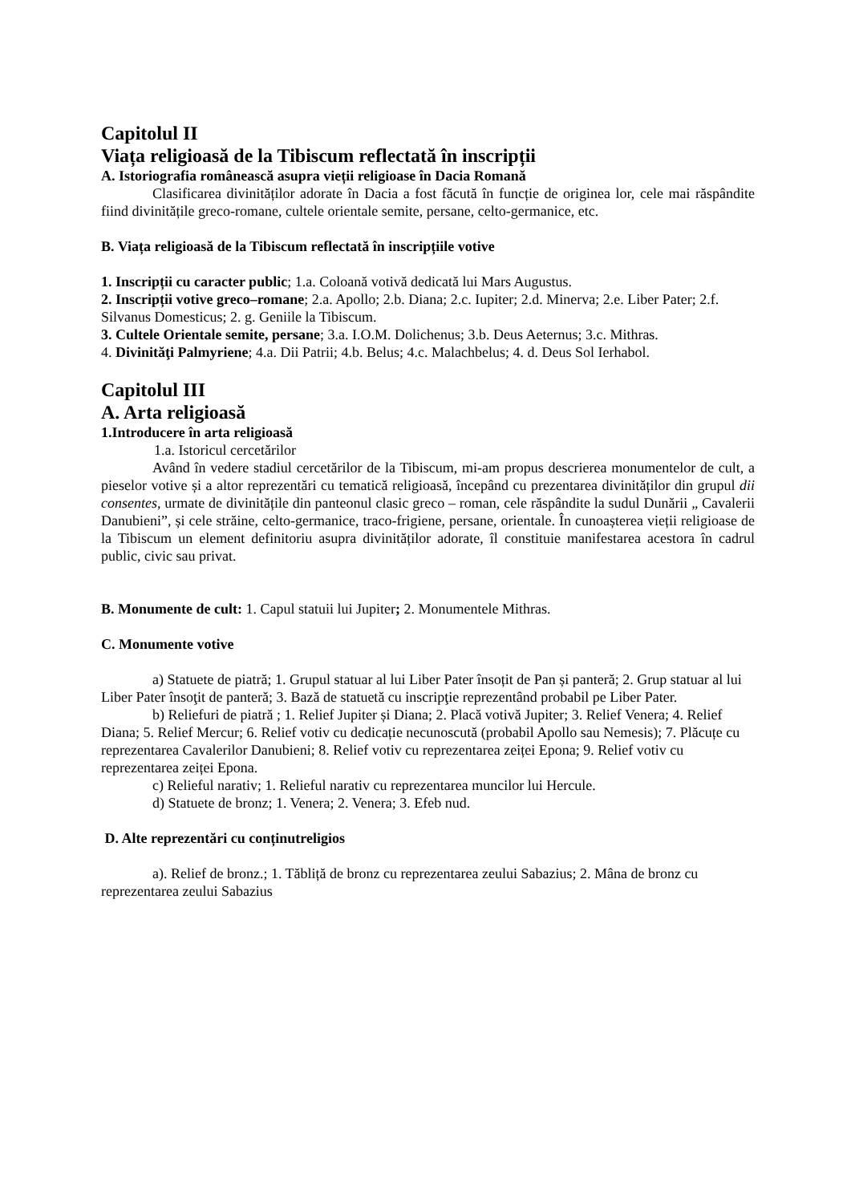Capitolul II
Viața religioasă de la Tibiscum reflectată în inscripții
A. Istoriografia românească asupra vieții religioase în Dacia Romană
Clasificarea divinităților adorate în Dacia a fost făcută în funcție de originea lor, cele mai răspândite fiind divinitățile greco-romane, cultele orientale semite, persane, celto-germanice, etc.
B. Viața religioasă de la Tibiscum reflectată în inscripțiile votive
1. Inscripții cu caracter public; 1.a. Coloană votivă dedicată lui Mars Augustus.
2. Inscripții votive greco–romane; 2.a. Apollo; 2.b. Diana; 2.c. Iupiter; 2.d. Minerva; 2.e. Liber Pater; 2.f. Silvanus Domesticus; 2. g. Geniile la Tibiscum.
3. Cultele Orientale semite, persane; 3.a. I.O.M. Dolichenus; 3.b. Deus Aeternus; 3.c. Mithras.
4. Divinităţi Palmyriene; 4.a. Dii Patrii; 4.b. Belus; 4.c. Malachbelus; 4. d. Deus Sol Ierhabol.
Capitolul III
A. Arta religioasă
1.Introducere în arta religioasă
1.a. Istoricul cercetărilor
Având în vedere stadiul cercetărilor de la Tibiscum, mi-am propus descrierea monumentelor de cult, a pieselor votive și a altor reprezentări cu tematică religioasă, începând cu prezentarea divinităților din grupul dii consentes, urmate de divinitățile din panteonul clasic greco – roman, cele răspândite la sudul Dunării „ Cavalerii Danubieni”, și cele străine, celto-germanice, traco-frigiene, persane, orientale. În cunoașterea vieții religioase de la Tibiscum un element definitoriu asupra divinităților adorate, îl constituie manifestarea acestora în cadrul public, civic sau privat.
B. Monumente de cult: 1. Capul statuii lui Jupiter; 2. Monumentele Mithras.
C. Monumente votive
a) Statuete de piatră; 1. Grupul statuar al lui Liber Pater însoțit de Pan și panteră; 2. Grup statuar al lui Liber Pater însoţit de panteră; 3. Bază de statuetă cu inscripţie reprezentând probabil pe Liber Pater.
b) Reliefuri de piatră ; 1. Relief Jupiter și Diana; 2. Placă votivă Jupiter; 3. Relief Venera; 4. Relief Diana; 5. Relief Mercur; 6. Relief votiv cu dedicație necunoscută (probabil Apollo sau Nemesis); 7. Plăcuțe cu reprezentarea Cavalerilor Danubieni; 8. Relief votiv cu reprezentarea zeiței Epona; 9. Relief votiv cu reprezentarea zeiței Epona.
c) Relieful narativ; 1. Relieful narativ cu reprezentarea muncilor lui Hercule.
d) Statuete de bronz; 1. Venera; 2. Venera; 3. Efeb nud.
D. Alte reprezentări cu conținutreligios
a). Relief de bronz.; 1. Tăbliță de bronz cu reprezentarea zeului Sabazius; 2. Mâna de bronz cu reprezentarea zeului Sabazius